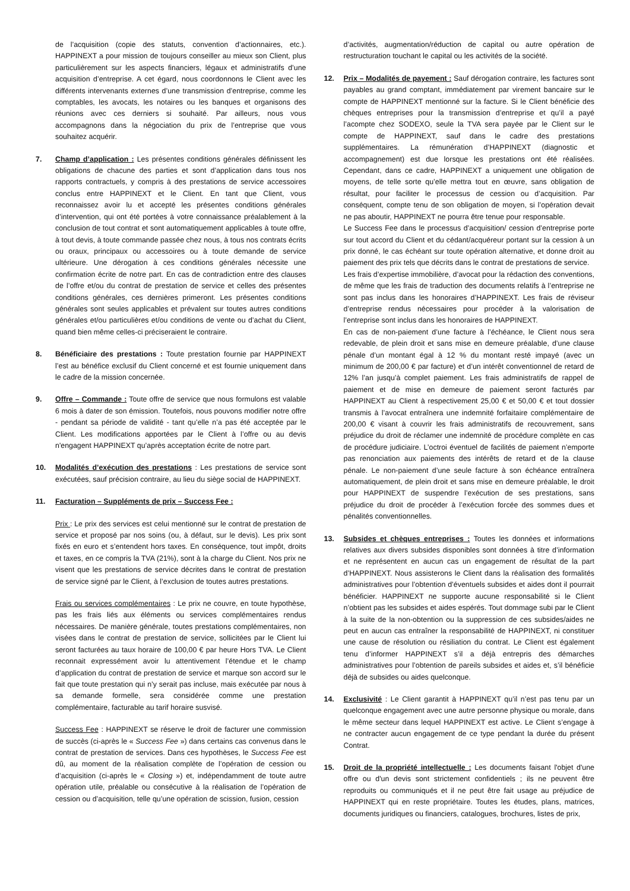de l’acquisition (copie des statuts, convention d’actionnaires, etc.). HAPPINEXT a pour mission de toujours conseiller au mieux son Client, plus particulièrement sur les aspects financiers, légaux et administratifs d’une acquisition d’entreprise. A cet égard, nous coordonnons le Client avec les différents intervenants externes d’une transmission d’entreprise, comme les comptables, les avocats, les notaires ou les banques et organisons des réunions avec ces derniers si souhaité. Par ailleurs, nous vous accompagnons dans la négociation du prix de l’entreprise que vous souhaitez acquérir.
7. Champ d’application : Les présentes conditions générales définissent les obligations de chacune des parties et sont d’application dans tous nos rapports contractuels, y compris à des prestations de service accessoires conclus entre HAPPINEXT et le Client. En tant que Client, vous reconnaissez avoir lu et accepté les présentes conditions générales d’intervention, qui ont été portées à votre connaissance préalablement à la conclusion de tout contrat et sont automatiquement applicables à toute offre, à tout devis, à toute commande passée chez nous, à tous nos contrats écrits ou oraux, principaux ou accessoires ou à toute demande de service ultérieure. Une dérogation à ces conditions générales nécessite une confirmation écrite de notre part. En cas de contradiction entre des clauses de l’offre et/ou du contrat de prestation de service et celles des présentes conditions générales, ces dernières primeront. Les présentes conditions générales sont seules applicables et prévalent sur toutes autres conditions générales et/ou particulières et/ou conditions de vente ou d’achat du Client, quand bien même celles-ci préciseraient le contraire.
8. Bénéficiaire des prestations : Toute prestation fournie par HAPPINEXT l’est au bénéfice exclusif du Client concerné et est fournie uniquement dans le cadre de la mission concernée.
9. Offre – Commande : Toute offre de service que nous formulons est valable 6 mois à dater de son émission. Toutefois, nous pouvons modifier notre offre - pendant sa période de validité - tant qu’elle n’a pas été acceptée par le Client. Les modifications apportées par le Client à l’offre ou au devis n'engagent HAPPINEXT qu’après acceptation écrite de notre part.
10. Modalités d’exécution des prestations : Les prestations de service sont exécutées, sauf précision contraire, au lieu du siège social de HAPPINEXT.
11. Facturation – Suppléments de prix – Success Fee :
Prix : Le prix des services est celui mentionné sur le contrat de prestation de service et proposé par nos soins (ou, à défaut, sur le devis). Les prix sont fixés en euro et s’entendent hors taxes. En conséquence, tout impôt, droits et taxes, en ce compris la TVA (21%), sont à la charge du Client. Nos prix ne visent que les prestations de service décrites dans le contrat de prestation de service signé par le Client, à l’exclusion de toutes autres prestations.
Frais ou services complémentaires : Le prix ne couvre, en toute hypothèse, pas les frais liés aux éléments ou services complémentaires rendus nécessaires. De manière générale, toutes prestations complémentaires, non visées dans le contrat de prestation de service, sollicitées par le Client lui seront facturées au taux horaire de 100,00 € par heure Hors TVA. Le Client reconnait expressément avoir lu attentivement l’étendue et le champ d’application du contrat de prestation de service et marque son accord sur le fait que toute prestation qui n’y serait pas incluse, mais exécutée par nous à sa demande formelle, sera considérée comme une prestation complémentaire, facturable au tarif horaire susvisé.
Success Fee : HAPPINEXT se réserve le droit de facturer une commission de succès (ci-après le « Success Fee ») dans certains cas convenus dans le contrat de prestation de services. Dans ces hypothèses, le Success Fee est dû, au moment de la réalisation complète de l’opération de cession ou d’acquisition (ci-après le « Closing ») et, indépendamment de toute autre opération utile, préalable ou consécutive à la réalisation de l’opération de cession ou d’acquisition, telle qu’une opération de scission, fusion, cession
d’activités, augmentation/réduction de capital ou autre opération de restructuration touchant le capital ou les activités de la société.
12. Prix – Modalités de payement : Sauf dérogation contraire, les factures sont payables au grand comptant, immédiatement par virement bancaire sur le compte de HAPPINEXT mentionné sur la facture. Si le Client bénéficie des chèques entreprises pour la transmission d’entreprise et qu’il a payé l’acompte chez SODEXO, seule la TVA sera payée par le Client sur le compte de HAPPINEXT, sauf dans le cadre des prestations supplémentaires. La rémunération d’HAPPINEXT (diagnostic et accompagnement) est due lorsque les prestations ont été réalisées. Cependant, dans ce cadre, HAPPINEXT a uniquement une obligation de moyens, de telle sorte qu’elle mettra tout en œuvre, sans obligation de résultat, pour faciliter le processus de cession ou d’acquisition. Par conséquent, compte tenu de son obligation de moyen, si l’opération devait ne pas aboutir, HAPPINEXT ne pourra être tenue pour responsable.
Le Success Fee dans le processus d’acquisition/ cession d’entreprise porte sur tout accord du Client et du cédant/acquéreur portant sur la cession à un prix donné, le cas échéant sur toute opération alternative, et donne droit au paiement des prix tels que décrits dans le contrat de prestations de service.
Les frais d’expertise immobilière, d’avocat pour la rédaction des conventions, de même que les frais de traduction des documents relatifs à l’entreprise ne sont pas inclus dans les honoraires d’HAPPINEXT. Les frais de réviseur d’entreprise rendus nécessaires pour procéder à la valorisation de l’entreprise sont inclus dans les honoraires de HAPPINEXT.
En cas de non-paiement d’une facture à l’échéance, le Client nous sera redevable, de plein droit et sans mise en demeure préalable, d’une clause pénale d’un montant égal à 12 % du montant resté impayé (avec un minimum de 200,00 € par facture) et d’un intérêt conventionnel de retard de 12% l’an jusqu’à complet paiement. Les frais administratifs de rappel de paiement et de mise en demeure de paiement seront facturés par HAPPINEXT au Client à respectivement 25,00 € et 50,00 € et tout dossier transmis à l’avocat entraînera une indemnité forfaitaire complémentaire de 200,00 € visant à couvrir les frais administratifs de recouvrement, sans préjudice du droit de réclamer une indemnité de procédure complète en cas de procédure judiciaire. L’octroi éventuel de facilités de paiement n’emporte pas renonciation aux paiements des intérêts de retard et de la clause pénale. Le non-paiement d’une seule facture à son échéance entraînera automatiquement, de plein droit et sans mise en demeure préalable, le droit pour HAPPINEXT de suspendre l’exécution de ses prestations, sans préjudice du droit de procéder à l’exécution forcée des sommes dues et pénalités conventionnelles.
13. Subsides et chèques entreprises : Toutes les données et informations relatives aux divers subsides disponibles sont données à titre d’information et ne représentent en aucun cas un engagement de résultat de la part d’HAPPINEXT. Nous assisterons le Client dans la réalisation des formalités administratives pour l’obtention d’éventuels subsides et aides dont il pourrait bénéficier. HAPPINEXT ne supporte aucune responsabilité si le Client n’obtient pas les subsides et aides espérés. Tout dommage subi par le Client à la suite de la non-obtention ou la suppression de ces subsides/aides ne peut en aucun cas entraîner la responsabilité de HAPPINEXT, ni constituer une cause de résolution ou résiliation du contrat. Le Client est également tenu d’informer HAPPINEXT s’il a déjà entrepris des démarches administratives pour l’obtention de pareils subsides et aides et, s’il bénéficie déjà de subsides ou aides quelconque.
14. Exclusivité : Le Client garantit à HAPPINEXT qu’il n’est pas tenu par un quelconque engagement avec une autre personne physique ou morale, dans le même secteur dans lequel HAPPINEXT est active. Le Client s’engage à ne contracter aucun engagement de ce type pendant la durée du présent Contrat.
15. Droit de la propriété intellectuelle : Les documents faisant l'objet d'une offre ou d'un devis sont strictement confidentiels ; ils ne peuvent être reproduits ou communiqués et il ne peut être fait usage au préjudice de HAPPINEXT qui en reste propriétaire. Toutes les études, plans, matrices, documents juridiques ou financiers, catalogues, brochures, listes de prix,